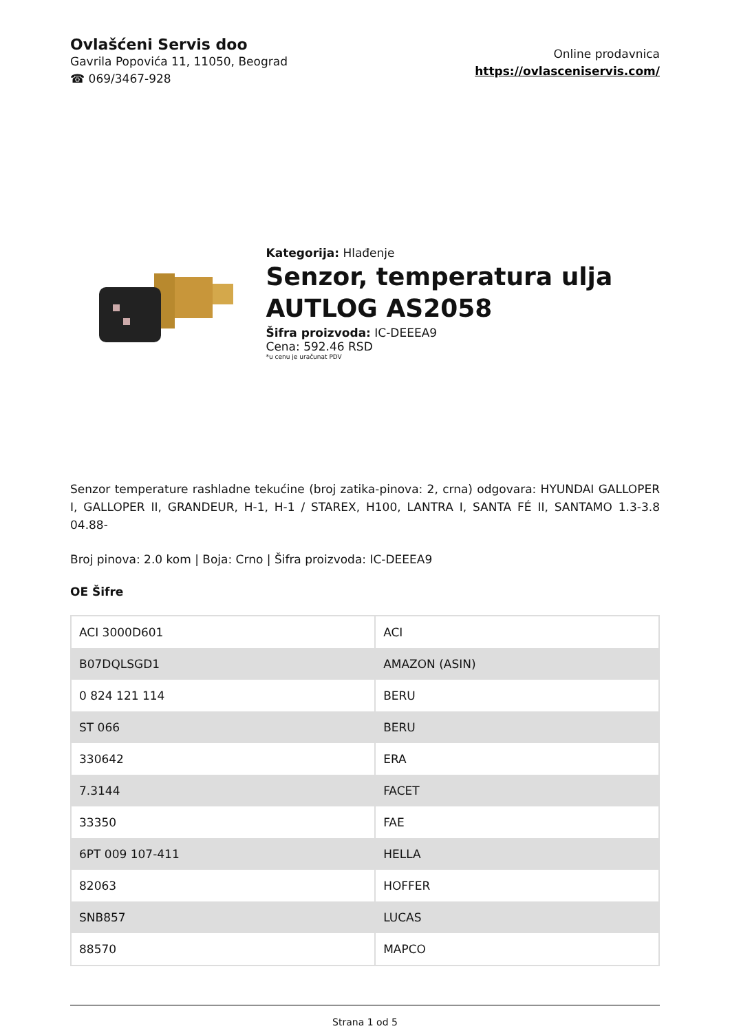Ovlašćeni Servis doo
Gavrila Popovića 11, 11050, Beograd
☎ 069/3467-928
Online prodavnica
https://ovlasceniservis.com/
Kategorija: Hlađenje
Senzor, temperatura ulja AUTLOG AS2058
Šifra proizvoda: IC-DEEEA9
Cena: 592.46 RSD
*u cenu je uračunat PDV
Senzor temperature rashladne tekućine (broj zatika-pinova: 2, crna) odgovara: HYUNDAI GALLOPER I, GALLOPER II, GRANDEUR, H-1, H-1 / STAREX, H100, LANTRA I, SANTA FÉ II, SANTAMO 1.3-3.8 04.88-
Broj pinova: 2.0 kom | Boja: Crno | Šifra proizvoda: IC-DEEEA9
OE Šifre
| ACI 3000D601 | ACI |
| B07DQLSGD1 | AMAZON (ASIN) |
| 0 824 121 114 | BERU |
| ST 066 | BERU |
| 330642 | ERA |
| 7.3144 | FACET |
| 33350 | FAE |
| 6PT 009 107-411 | HELLA |
| 82063 | HOFFER |
| SNB857 | LUCAS |
| 88570 | MAPCO |
Strana 1 od 5